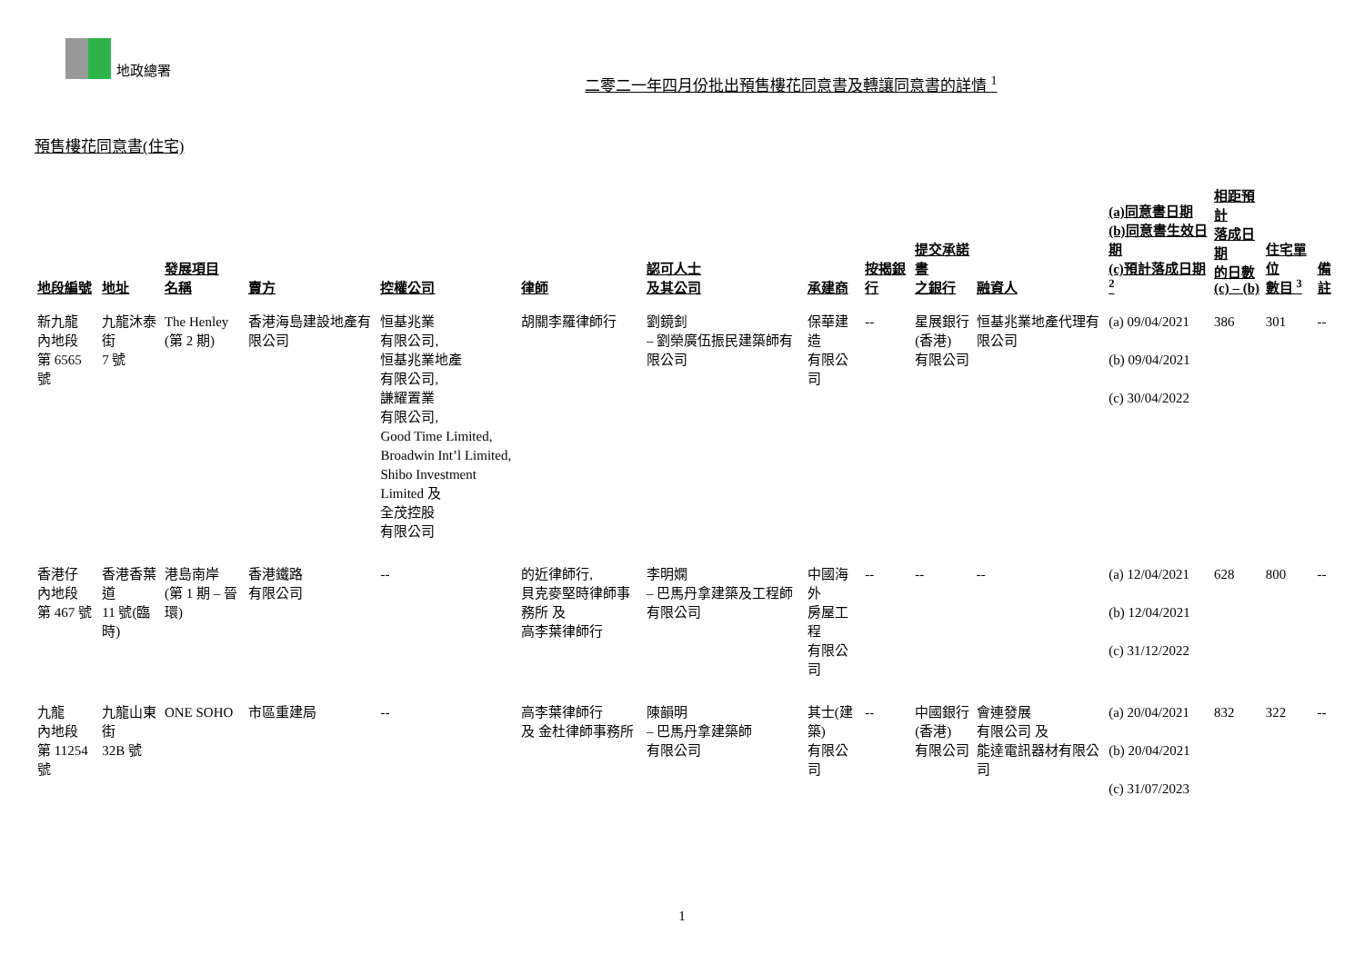地政總署
二零二一年四月份批出預售樓花同意書及轉讓同意書的詳情 <sup>1</sup>
預售樓花同意書(住宅)
| 地段編號 | 地址 | 發展項目 名稱 | 賣方 | 控權公司 | 律師 | 認可人士 及其公司 | 承建商 | 按揭銀行 | 提交承諾書 之銀行 | 融資人 | (a)同意書日期 (b)同意書生效日期 (c)預計落成日期 <sup>2</sup> | 相距預計 落成日期 的日數 (c) – (b) | 住宅單位 數目 <sup>3</sup> | 備註 |
| --- | --- | --- | --- | --- | --- | --- | --- | --- | --- | --- | --- | --- | --- | --- |
| 新九龍 內地段 第 6565 號 | 九龍沐泰街 7 號 | The Henley (第 2 期) | 香港海島建設地產有限公司 | 恒基兆業 有限公司, 恒基兆業地產 有限公司, 謙耀置業 有限公司, Good Time Limited, Broadwin Int’l Limited, Shibo Investment Limited 及 全茂控股 有限公司 | 胡關李羅律師行 | 劉鏡釗 – 劉榮廣伍振民建築師有限公司 | 保華建造 有限公司 | -- | 星展銀行 (香港) 有限公司 | 恒基兆業地產代理有限公司 | (a) 09/04/2021 (b) 09/04/2021 (c) 30/04/2022 | 386 | 301 | -- |
| 香港仔 內地段 第 467 號 | 香港香葉道 11 號(臨時) | 港島南岸 (第 1 期 – 晉環) | 香港鐵路 有限公司 | -- | 的近律師行, 貝克麥堅時律師事務所 及 高李葉律師行 | 李明嫻 – 巴馬丹拿建築及工程師有限公司 | 中國海外 房屋工程 有限公司 | -- | -- | -- | (a) 12/04/2021 (b) 12/04/2021 (c) 31/12/2022 | 628 | 800 | -- |
| 九龍 內地段 第 11254 號 | 九龍山東街 32B 號 | ONE SOHO | 市區重建局 | -- | 高李葉律師行 及 金杜律師事務所 | 陳韻明 – 巴馬丹拿建築師 有限公司 | 其士(建築) 有限公司 | -- | 中國銀行 (香港) 有限公司 | 會連發展 有限公司 及 能達電訊器材有限公司 | (a) 20/04/2021 (b) 20/04/2021 (c) 31/07/2023 | 832 | 322 | -- |
1